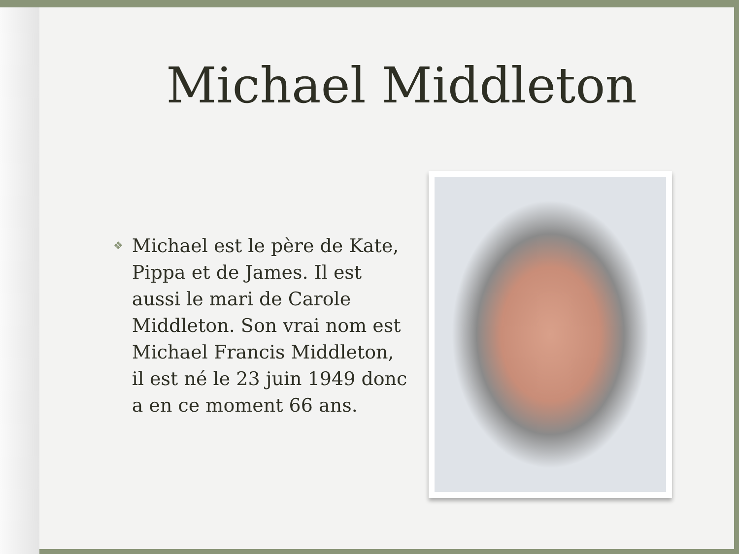Michael Middleton
❖
Michael est le père de Kate, Pippa et de James. Il est aussi le mari de Carole Middleton. Son vrai nom est Michael Francis Middleton, il est né le 23 juin 1949 donc a en ce moment 66 ans.